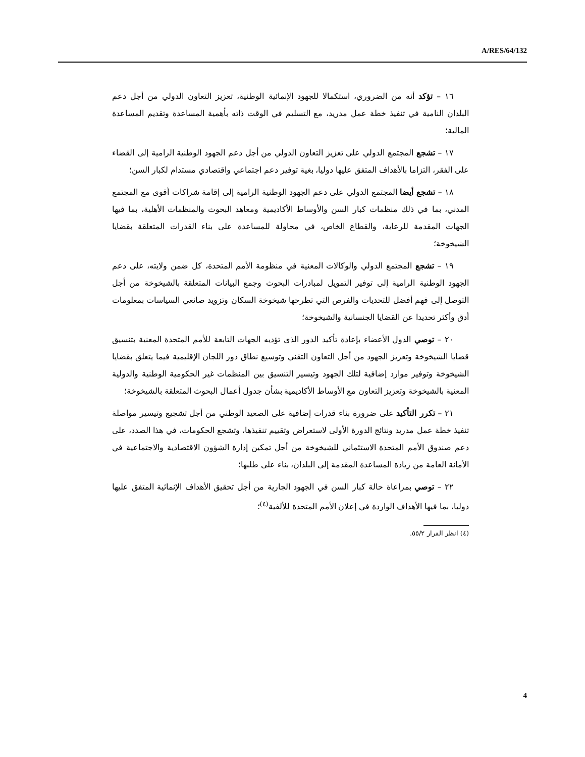A/RES/64/132
١٦ – تؤكد أنه من الضروري، استكمالا للجهود الإنمائية الوطنية، تعزيز التعاون الدولي من أجل دعم البلدان النامية في تنفيذ خطة عمل مدريد، مع التسليم في الوقت ذاته بأهمية المساعدة وتقديم المساعدة المالية؛
١٧ – تشجع المجتمع الدولي على تعزيز التعاون الدولي من أجل دعم الجهود الوطنية الرامية إلى القضاء على الفقر، التزاما بالأهداف المتفق عليها دوليا، بغية توفير دعم اجتماعي واقتصادي مستدام لكبار السن؛
١٨ – تشجع أيضا المجتمع الدولي على دعم الجهود الوطنية الرامية إلى إقامة شراكات أقوى مع المجتمع المدني، بما في ذلك منظمات كبار السن والأوساط الأكاديمية ومعاهد البحوث والمنظمات الأهلية، بما فيها الجهات المقدمة للرعاية، والقطاع الخاص، في محاولة للمساعدة على بناء القدرات المتعلقة بقضايا الشيخوخة؛
١٩ – تشجع المجتمع الدولي والوكالات المعنية في منظومة الأمم المتحدة، كل ضمن ولايته، على دعم الجهود الوطنية الرامية إلى توفير التمويل لمبادرات البحوث وجمع البيانات المتعلقة بالشيخوخة من أجل التوصل إلى فهم أفضل للتحديات والفرص التي تطرحها شيخوخة السكان وتزويد صانعي السياسات بمعلومات أدق وأكثر تحديدا عن القضايا الجنسانية والشيخوخة؛
٢٠ – توصي الدول الأعضاء بإعادة تأكيد الدور الذي تؤديه الجهات التابعة للأمم المتحدة المعنية بتنسيق قضايا الشيخوخة وتعزيز الجهود من أجل التعاون التقني وتوسيع نطاق دور اللجان الإقليمية فيما يتعلق بقضايا الشيخوخة وتوفير موارد إضافية لتلك الجهود وتيسير التنسيق بين المنظمات غير الحكومية الوطنية والدولية المعنية بالشيخوخة وتعزيز التعاون مع الأوساط الأكاديمية بشأن جدول أعمال البحوث المتعلقة بالشيخوخة؛
٢١ – تكرر التأكيد على ضرورة بناء قدرات إضافية على الصعيد الوطني من أجل تشجيع وتيسير مواصلة تنفيذ خطة عمل مدريد ونتائج الدورة الأولى لاستعراض وتقييم تنفيذها، وتشجع الحكومات، في هذا الصدد، على دعم صندوق الأمم المتحدة الاستئماني للشيخوخة من أجل تمكين إدارة الشؤون الاقتصادية والاجتماعية في الأمانة العامة من زيادة المساعدة المقدمة إلى البلدان، بناء على طلبها؛
٢٢ – توصي بمراعاة حالة كبار السن في الجهود الجارية من أجل تحقيق الأهداف الإنمائية المتفق عليها دوليا، بما فيها الأهداف الواردة في إعلان الأمم المتحدة للألفية<sup>(٤)</sup>؛
(٤) انظر القرار ٥٥/٢.
4